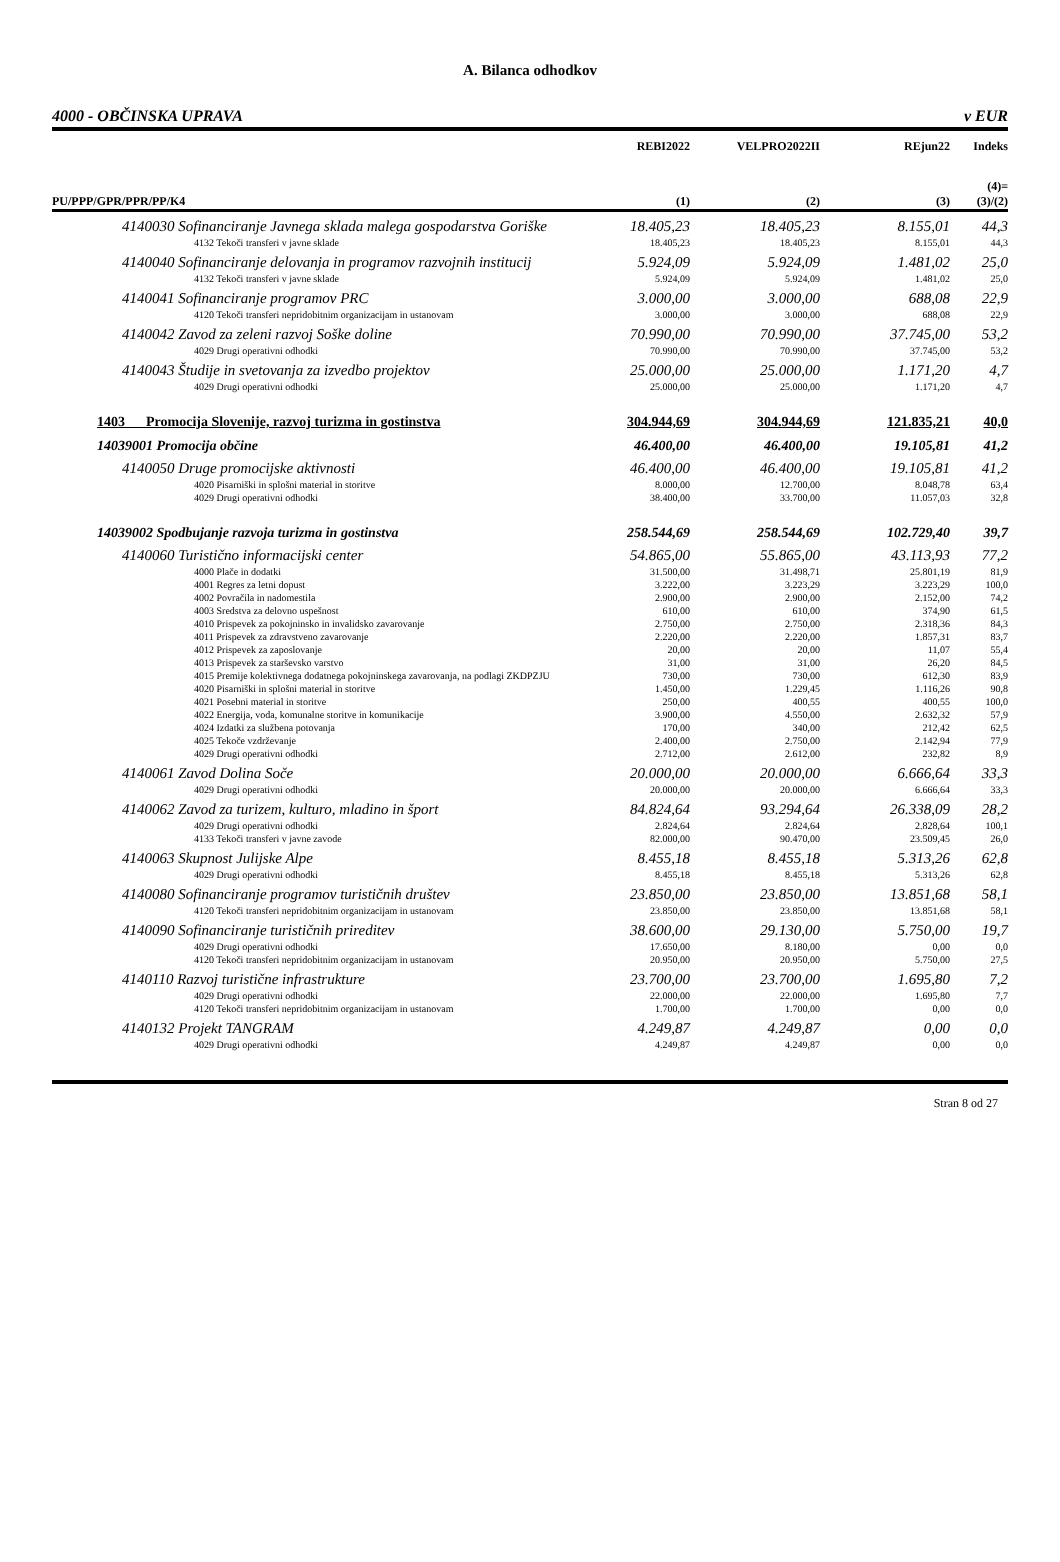A. Bilanca odhodkov
4000 - OBČINSKA UPRAVA v EUR
| | REBI2022 | VELPRO2022II | REjun22 | Indeks |
| --- | --- | --- | --- | --- |
| PU/PPP/GPR/PPR/PP/K4 | (1) | (2) | (3) | (4)= (3)/(2) |
| 4140030 Sofinanciranje Javnega sklada malega gospodarstva Goriške | 18.405,23 | 18.405,23 | 8.155,01 | 44,3 |
| 4132 Tekoči transferi v javne sklade | 18.405,23 | 18.405,23 | 8.155,01 | 44,3 |
| 4140040 Sofinanciranje delovanja in programov razvojnih institucij | 5.924,09 | 5.924,09 | 1.481,02 | 25,0 |
| 4132 Tekoči transferi v javne sklade | 5.924,09 | 5.924,09 | 1.481,02 | 25,0 |
| 4140041 Sofinanciranje programov PRC | 3.000,00 | 3.000,00 | 688,08 | 22,9 |
| 4120 Tekoči transferi nepridobitnim organizacijam in ustanovam | 3.000,00 | 3.000,00 | 688,08 | 22,9 |
| 4140042 Zavod za zeleni razvoj Soške doline | 70.990,00 | 70.990,00 | 37.745,00 | 53,2 |
| 4029 Drugi operativni odhodki | 70.990,00 | 70.990,00 | 37.745,00 | 53,2 |
| 4140043 Študije in svetovanja za izvedbo projektov | 25.000,00 | 25.000,00 | 1.171,20 | 4,7 |
| 4029 Drugi operativni odhodki | 25.000,00 | 25.000,00 | 1.171,20 | 4,7 |
| 1403 Promocija Slovenije, razvoj turizma in gostinstva | 304.944,69 | 304.944,69 | 121.835,21 | 40,0 |
| 14039001 Promocija občine | 46.400,00 | 46.400,00 | 19.105,81 | 41,2 |
| 4140050 Druge promocijske aktivnosti | 46.400,00 | 46.400,00 | 19.105,81 | 41,2 |
| 4020 Pisarniški in splošni material in storitve | 8.000,00 | 12.700,00 | 8.048,78 | 63,4 |
| 4029 Drugi operativni odhodki | 38.400,00 | 33.700,00 | 11.057,03 | 32,8 |
| 14039002 Spodbujanje razvoja turizma in gostinstva | 258.544,69 | 258.544,69 | 102.729,40 | 39,7 |
| 4140060 Turistično informacijski center | 54.865,00 | 55.865,00 | 43.113,93 | 77,2 |
| 4000 Plače in dodatki | 31.500,00 | 31.498,71 | 25.801,19 | 81,9 |
| 4001 Regres za letni dopust | 3.222,00 | 3.223,29 | 3.223,29 | 100,0 |
| 4002 Povračila in nadomestila | 2.900,00 | 2.900,00 | 2.152,00 | 74,2 |
| 4003 Sredstva za delovno uspešnost | 610,00 | 610,00 | 374,90 | 61,5 |
| 4010 Prispevek za pokojninsko in invalidsko zavarovanje | 2.750,00 | 2.750,00 | 2.318,36 | 84,3 |
| 4011 Prispevek za zdravstveno zavarovanje | 2.220,00 | 2.220,00 | 1.857,31 | 83,7 |
| 4012 Prispevek za zaposlovanje | 20,00 | 20,00 | 11,07 | 55,4 |
| 4013 Prispevek za starševsko varstvo | 31,00 | 31,00 | 26,20 | 84,5 |
| 4015 Premije kolektivnega dodatnega pokojninskega zavarovanja, na podlagi ZKDPZJU | 730,00 | 730,00 | 612,30 | 83,9 |
| 4020 Pisarniški in splošni material in storitve | 1.450,00 | 1.229,45 | 1.116,26 | 90,8 |
| 4021 Posebni material in storitve | 250,00 | 400,55 | 400,55 | 100,0 |
| 4022 Energija, voda, komunalne storitve in komunikacije | 3.900,00 | 4.550,00 | 2.632,32 | 57,9 |
| 4024 Izdatki za službena potovanja | 170,00 | 340,00 | 212,42 | 62,5 |
| 4025 Tekoče vzdrževanje | 2.400,00 | 2.750,00 | 2.142,94 | 77,9 |
| 4029 Drugi operativni odhodki | 2.712,00 | 2.612,00 | 232,82 | 8,9 |
| 4140061 Zavod Dolina Soče | 20.000,00 | 20.000,00 | 6.666,64 | 33,3 |
| 4029 Drugi operativni odhodki | 20.000,00 | 20.000,00 | 6.666,64 | 33,3 |
| 4140062 Zavod za turizem, kulturo, mladino in šport | 84.824,64 | 93.294,64 | 26.338,09 | 28,2 |
| 4029 Drugi operativni odhodki | 2.824,64 | 2.824,64 | 2.828,64 | 100,1 |
| 4133 Tekoči transferi v javne zavode | 82.000,00 | 90.470,00 | 23.509,45 | 26,0 |
| 4140063 Skupnost Julijske Alpe | 8.455,18 | 8.455,18 | 5.313,26 | 62,8 |
| 4029 Drugi operativni odhodki | 8.455,18 | 8.455,18 | 5.313,26 | 62,8 |
| 4140080 Sofinanciranje programov turističnih društev | 23.850,00 | 23.850,00 | 13.851,68 | 58,1 |
| 4120 Tekoči transferi nepridobitnim organizacijam in ustanovam | 23.850,00 | 23.850,00 | 13.851,68 | 58,1 |
| 4140090 Sofinanciranje turističnih prireditev | 38.600,00 | 29.130,00 | 5.750,00 | 19,7 |
| 4029 Drugi operativni odhodki | 17.650,00 | 8.180,00 | 0,00 | 0,0 |
| 4120 Tekoči transferi nepridobitnim organizacijam in ustanovam | 20.950,00 | 20.950,00 | 5.750,00 | 27,5 |
| 4140110 Razvoj turistične infrastrukture | 23.700,00 | 23.700,00 | 1.695,80 | 7,2 |
| 4029 Drugi operativni odhodki | 22.000,00 | 22.000,00 | 1.695,80 | 7,7 |
| 4120 Tekoči transferi nepridobitnim organizacijam in ustanovam | 1.700,00 | 1.700,00 | 0,00 | 0,0 |
| 4140132 Projekt TANGRAM | 4.249,87 | 4.249,87 | 0,00 | 0,0 |
| 4029 Drugi operativni odhodki | 4.249,87 | 4.249,87 | 0,00 | 0,0 |
Stran 8 od 27